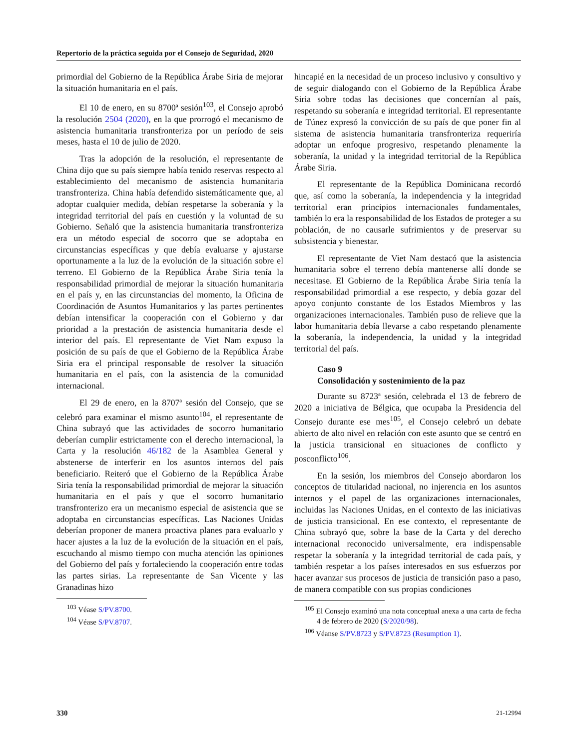Repertorio de la práctica seguida por el Consejo de Seguridad, 2020
primordial del Gobierno de la República Árabe Siria de mejorar la situación humanitaria en el país.
El 10 de enero, en su 8700ª sesión<sup>103</sup>, el Consejo aprobó la resolución 2504 (2020), en la que prorrogó el mecanismo de asistencia humanitaria transfronteriza por un período de seis meses, hasta el 10 de julio de 2020.
Tras la adopción de la resolución, el representante de China dijo que su país siempre había tenido reservas respecto al establecimiento del mecanismo de asistencia humanitaria transfronteriza. China había defendido sistemáticamente que, al adoptar cualquier medida, debían respetarse la soberanía y la integridad territorial del país en cuestión y la voluntad de su Gobierno. Señaló que la asistencia humanitaria transfronteriza era un método especial de socorro que se adoptaba en circunstancias específicas y que debía evaluarse y ajustarse oportunamente a la luz de la evolución de la situación sobre el terreno. El Gobierno de la República Árabe Siria tenía la responsabilidad primordial de mejorar la situación humanitaria en el país y, en las circunstancias del momento, la Oficina de Coordinación de Asuntos Humanitarios y las partes pertinentes debían intensificar la cooperación con el Gobierno y dar prioridad a la prestación de asistencia humanitaria desde el interior del país. El representante de Viet Nam expuso la posición de su país de que el Gobierno de la República Árabe Siria era el principal responsable de resolver la situación humanitaria en el país, con la asistencia de la comunidad internacional.
El 29 de enero, en la 8707ª sesión del Consejo, que se celebró para examinar el mismo asunto<sup>104</sup>, el representante de China subrayó que las actividades de socorro humanitario deberían cumplir estrictamente con el derecho internacional, la Carta y la resolución 46/182 de la Asamblea General y abstenerse de interferir en los asuntos internos del país beneficiario. Reiteró que el Gobierno de la República Árabe Siria tenía la responsabilidad primordial de mejorar la situación humanitaria en el país y que el socorro humanitario transfronterizo era un mecanismo especial de asistencia que se adoptaba en circunstancias específicas. Las Naciones Unidas deberían proponer de manera proactiva planes para evaluarlo y hacer ajustes a la luz de la evolución de la situación en el país, escuchando al mismo tiempo con mucha atención las opiniones del Gobierno del país y fortaleciendo la cooperación entre todas las partes sirias. La representante de San Vicente y las Granadinas hizo
<sup>103</sup> Véase S/PV.8700.
<sup>104</sup> Véase S/PV.8707.
hincapié en la necesidad de un proceso inclusivo y consultivo y de seguir dialogando con el Gobierno de la República Árabe Siria sobre todas las decisiones que concernían al país, respetando su soberanía e integridad territorial. El representante de Túnez expresó la convicción de su país de que poner fin al sistema de asistencia humanitaria transfronteriza requeriría adoptar un enfoque progresivo, respetando plenamente la soberanía, la unidad y la integridad territorial de la República Árabe Siria.
El representante de la República Dominicana recordó que, así como la soberanía, la independencia y la integridad territorial eran principios internacionales fundamentales, también lo era la responsabilidad de los Estados de proteger a su población, de no causarle sufrimientos y de preservar su subsistencia y bienestar.
El representante de Viet Nam destacó que la asistencia humanitaria sobre el terreno debía mantenerse allí donde se necesitase. El Gobierno de la República Árabe Siria tenía la responsabilidad primordial a ese respecto, y debía gozar del apoyo conjunto constante de los Estados Miembros y las organizaciones internacionales. También puso de relieve que la labor humanitaria debía llevarse a cabo respetando plenamente la soberanía, la independencia, la unidad y la integridad territorial del país.
Caso 9
Consolidación y sostenimiento de la paz
Durante su 8723ª sesión, celebrada el 13 de febrero de 2020 a iniciativa de Bélgica, que ocupaba la Presidencia del Consejo durante ese mes<sup>105</sup>, el Consejo celebró un debate abierto de alto nivel en relación con este asunto que se centró en la justicia transicional en situaciones de conflicto y posconflicto<sup>106</sup>.
En la sesión, los miembros del Consejo abordaron los conceptos de titularidad nacional, no injerencia en los asuntos internos y el papel de las organizaciones internacionales, incluidas las Naciones Unidas, en el contexto de las iniciativas de justicia transicional. En ese contexto, el representante de China subrayó que, sobre la base de la Carta y del derecho internacional reconocido universalmente, era indispensable respetar la soberanía y la integridad territorial de cada país, y también respetar a los países interesados en sus esfuerzos por hacer avanzar sus procesos de justicia de transición paso a paso, de manera compatible con sus propias condiciones
<sup>105</sup> El Consejo examinó una nota conceptual anexa a una carta de fecha 4 de febrero de 2020 (S/2020/98).
<sup>106</sup> Véanse S/PV.8723 y S/PV.8723 (Resumption 1).
330 21-12994